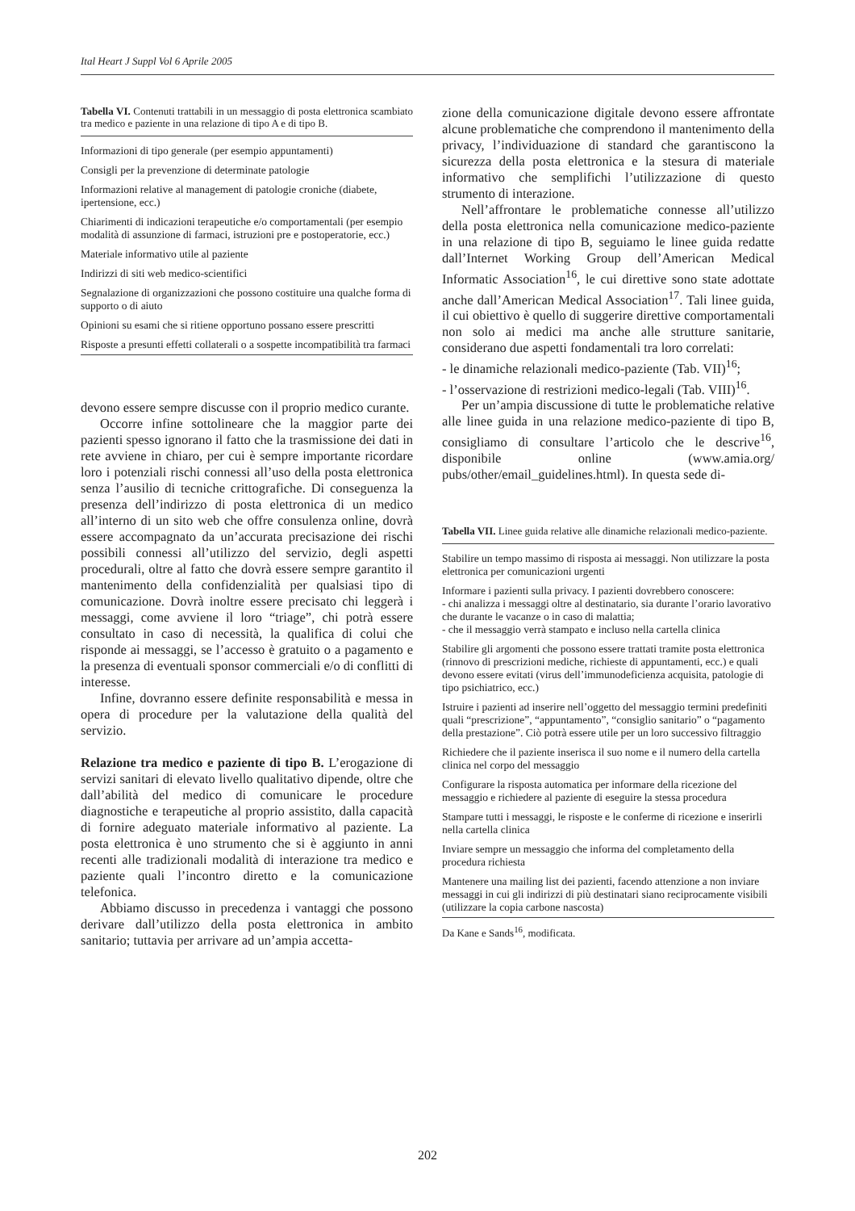Ital Heart J Suppl Vol 6 Aprile 2005
Tabella VI. Contenuti trattabili in un messaggio di posta elettronica scambiato tra medico e paziente in una relazione di tipo A e di tipo B.
| Informazioni di tipo generale (per esempio appuntamenti) |
| Consigli per la prevenzione di determinate patologie |
| Informazioni relative al management di patologie croniche (diabete, ipertensione, ecc.) |
| Chiarimenti di indicazioni terapeutiche e/o comportamentali (per esempio modalità di assunzione di farmaci, istruzioni pre e postoperatorie, ecc.) |
| Materiale informativo utile al paziente |
| Indirizzi di siti web medico-scientifici |
| Segnalazione di organizzazioni che possono costituire una qualche forma di supporto o di aiuto |
| Opinioni su esami che si ritiene opportuno possano essere prescritti |
| Risposte a presunti effetti collaterali o a sospette incompatibilità tra farmaci |
devono essere sempre discusse con il proprio medico curante.
Occorre infine sottolineare che la maggior parte dei pazienti spesso ignorano il fatto che la trasmissione dei dati in rete avviene in chiaro, per cui è sempre importante ricordare loro i potenziali rischi connessi all’uso della posta elettronica senza l’ausilio di tecniche crittografiche. Di conseguenza la presenza dell’indirizzo di posta elettronica di un medico all’interno di un sito web che offre consulenza online, dovrà essere accompagnato da un’accurata precisazione dei rischi possibili connessi all’utilizzo del servizio, degli aspetti procedurali, oltre al fatto che dovrà essere sempre garantito il mantenimento della confidenzialità per qualsiasi tipo di comunicazione. Dovrà inoltre essere precisato chi leggerà i messaggi, come avviene il loro “triage”, chi potrà essere consultato in caso di necessità, la qualifica di colui che risponde ai messaggi, se l’accesso è gratuito o a pagamento e la presenza di eventuali sponsor commerciali e/o di conflitti di interesse.
Infine, dovranno essere definite responsabilità e messa in opera di procedure per la valutazione della qualità del servizio.
Relazione tra medico e paziente di tipo B. L’erogazione di servizi sanitari di elevato livello qualitativo dipende, oltre che dall’abilità del medico di comunicare le procedure diagnostiche e terapeutiche al proprio assistito, dalla capacità di fornire adeguato materiale informativo al paziente. La posta elettronica è uno strumento che si è aggiunto in anni recenti alle tradizionali modalità di interazione tra medico e paziente quali l’incontro diretto e la comunicazione telefonica.
Abbiamo discusso in precedenza i vantaggi che possono derivare dall’utilizzo della posta elettronica in ambito sanitario; tuttavia per arrivare ad un’ampia accetta-
zione della comunicazione digitale devono essere affrontate alcune problematiche che comprendono il mantenimento della privacy, l’individuazione di standard che garantiscono la sicurezza della posta elettronica e la stesura di materiale informativo che semplifichi l’utilizzazione di questo strumento di interazione.
Nell’affrontare le problematiche connesse all’utilizzo della posta elettronica nella comunicazione medico-paziente in una relazione di tipo B, seguiamo le linee guida redatte dall’Internet Working Group dell’American Medical Informatic Association<sup>16</sup>, le cui direttive sono state adottate anche dall’American Medical Association<sup>17</sup>. Tali linee guida, il cui obiettivo è quello di suggerire direttive comportamentali non solo ai medici ma anche alle strutture sanitarie, considerano due aspetti fondamentali tra loro correlati:
- le dinamiche relazionali medico-paziente (Tab. VII)<sup>16</sup>;
- l’osservazione di restrizioni medico-legali (Tab. VIII)<sup>16</sup>.
Per un’ampia discussione di tutte le problematiche relative alle linee guida in una relazione medico-paziente di tipo B, consigliamo di consultare l’articolo che le descrive<sup>16</sup>, disponibile online (www.amia.org/ pubs/other/email_guidelines.html). In questa sede di-
Tabella VII. Linee guida relative alle dinamiche relazionali medico-paziente.
| Stabilire un tempo massimo di risposta ai messaggi. Non utilizzare la posta elettronica per comunicazioni urgenti |
| Informare i pazienti sulla privacy. I pazienti dovrebbero conoscere: - chi analizza i messaggi oltre al destinatario, sia durante l’orario lavorativo che durante le vacanze o in caso di malattia; - che il messaggio verrà stampato e incluso nella cartella clinica |
| Stabilire gli argomenti che possono essere trattati tramite posta elettronica (rinnovo di prescrizioni mediche, richieste di appuntamenti, ecc.) e quali devono essere evitati (virus dell’immunodeficienza acquisita, patologie di tipo psichiatrico, ecc.) |
| Istruire i pazienti ad inserire nell’oggetto del messaggio termini predefiniti quali “prescrizione”, “appuntamento”, “consiglio sanitario” o “pagamento della prestazione”. Ciò potrà essere utile per un loro successivo filtraggio |
| Richiedere che il paziente inserisca il suo nome e il numero della cartella clinica nel corpo del messaggio |
| Configurare la risposta automatica per informare della ricezione del messaggio e richiedere al paziente di eseguire la stessa procedura |
| Stampare tutti i messaggi, le risposte e le conferme di ricezione e inserirli nella cartella clinica |
| Inviare sempre un messaggio che informa del completamento della procedura richiesta |
| Mantenere una mailing list dei pazienti, facendo attenzione a non inviare messaggi in cui gli indirizzi di più destinatari siano reciprocamente visibili (utilizzare la copia carbone nascosta) |
Da Kane e Sands<sup>16</sup>, modificata.
202